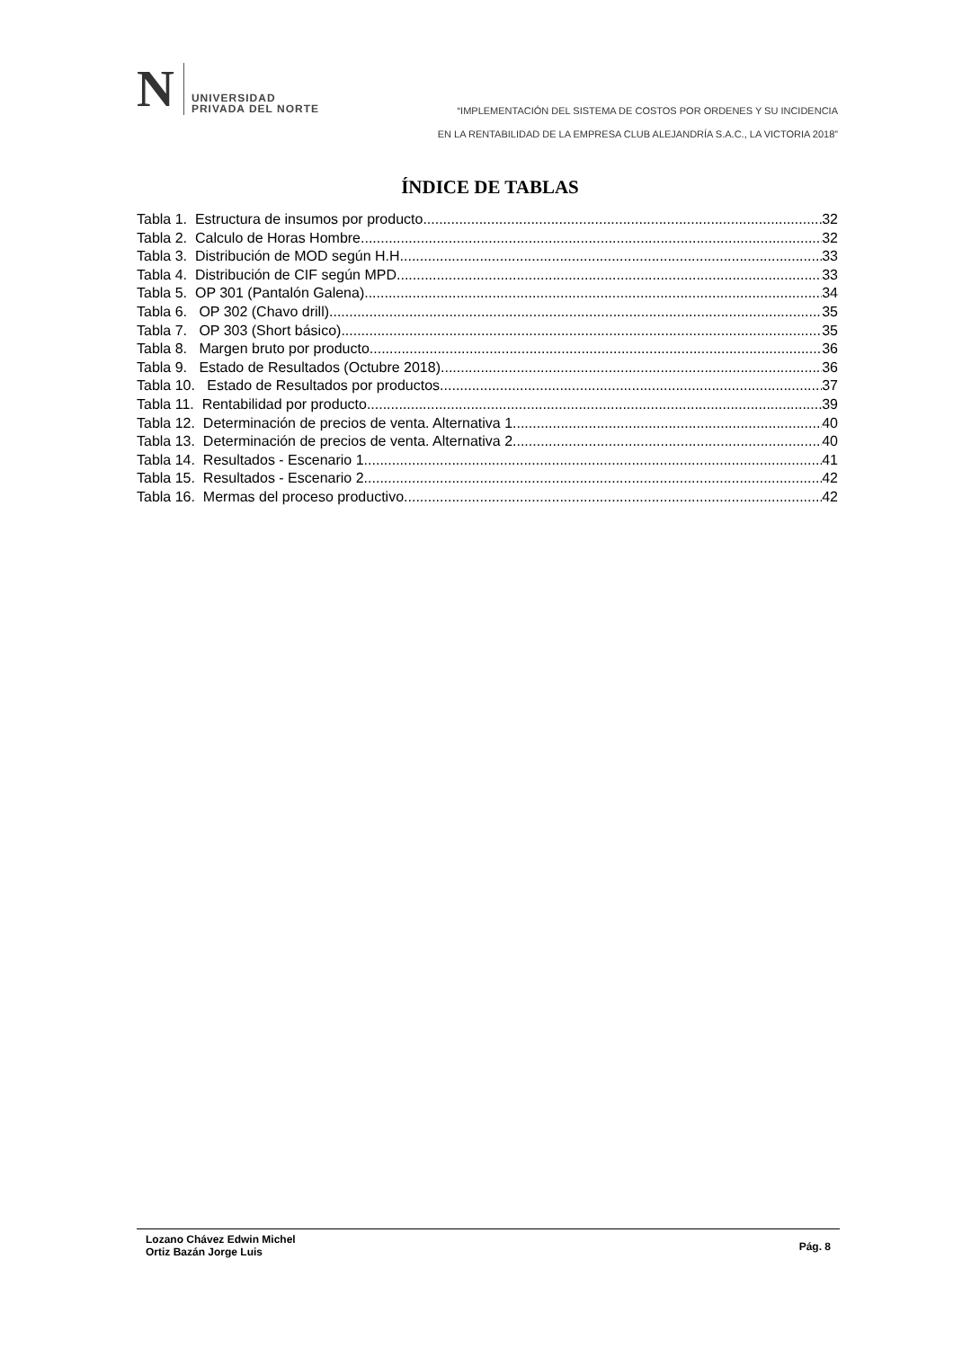N
UNIVERSIDAD
PRIVADA DEL NORTE
“IMPLEMENTACIÓN DEL SISTEMA DE COSTOS POR ORDENES Y SU INCIDENCIA
EN LA RENTABILIDAD DE LA EMPRESA CLUB ALEJANDRÍA S.A.C., LA VICTORIA 2018”
ÍNDICE DE TABLAS
Tabla 1. Estructura de insumos por producto 32
Tabla 2. Calculo de Horas Hombre 32
Tabla 3. Distribución de MOD según H.H. 33
Tabla 4. Distribución de CIF según MPD 33
Tabla 5. OP 301 (Pantalón Galena) 34
Tabla 6. OP 302 (Chavo drill) 35
Tabla 7. OP 303 (Short básico) 35
Tabla 8. Margen bruto por producto 36
Tabla 9. Estado de Resultados (Octubre 2018) 36
Tabla 10. Estado de Resultados por productos 37
Tabla 11. Rentabilidad por producto 39
Tabla 12. Determinación de precios de venta. Alternativa 1 40
Tabla 13. Determinación de precios de venta. Alternativa 2 40
Tabla 14. Resultados - Escenario 1 41
Tabla 15. Resultados - Escenario 2 42
Tabla 16. Mermas del proceso productivo 42
Lozano Chávez Edwin Michel
Ortiz Bazán Jorge Luis
Pág. 8